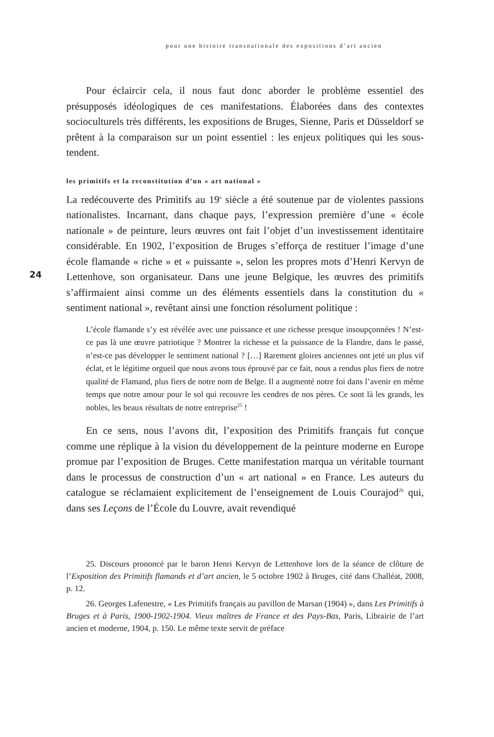pour une histoire transnationale des expositions d’art ancien
24
Pour éclaircir cela, il nous faut donc aborder le problème essentiel des présupposés idéologiques de ces manifestations. Élaborées dans des contextes socioculturels très différents, les expositions de Bruges, Sienne, Paris et Düsseldorf se prêtent à la comparaison sur un point essentiel : les enjeux politiques qui les sous-tendent.
les primitifs et la reconstitution d’un « art national »
La redécouverte des Primitifs au 19<sup>e</sup> siècle a été soutenue par de violentes passions nationalistes. Incarnant, dans chaque pays, l’expression première d’une « école nationale » de peinture, leurs œuvres ont fait l’objet d’un investissement identitaire considérable. En 1902, l’exposition de Bruges s’efforça de restituer l’image d’une école flamande « riche » et « puissante », selon les propres mots d’Henri Kervyn de Lettenhove, son organisateur. Dans une jeune Belgique, les œuvres des primitifs s’affirmaient ainsi comme un des éléments essentiels dans la constitution du « sentiment national », revêtant ainsi une fonction résolument politique :
L’école flamande s’y est révélée avec une puissance et une richesse presque insoupçonnées ! N’est-ce pas là une œuvre patriotique ? Montrer la richesse et la puissance de la Flandre, dans le passé, n’est-ce pas développer le sentiment national ? […] Rarement gloires anciennes ont jeté un plus vif éclat, et le légitime orgueil que nous avons tous éprouvé par ce fait, nous a rendus plus fiers de notre qualité de Flamand, plus fiers de notre nom de Belge. Il a augmenté notre foi dans l’avenir en même temps que notre amour pour le sol qui recouvre les cendres de nos pères. Ce sont là les grands, les nobles, les beaux résultats de notre entreprise<sup>25</sup> !
En ce sens, nous l’avons dit, l’exposition des Primitifs français fut conçue comme une réplique à la vision du développement de la peinture moderne en Europe promue par l’exposition de Bruges. Cette manifestation marqua un véritable tournant dans le processus de construction d’un « art national » en France. Les auteurs du catalogue se réclamaient explicitement de l’enseignement de Louis Courajod<sup>26</sup> qui, dans ses Leçons de l’École du Louvre, avait revendiqué
25. Discours prononcé par le baron Henri Kervyn de Lettenhove lors de la séance de clôture de l’Exposition des Primitifs flamands et d’art ancien, le 5 octobre 1902 à Bruges, cité dans Challéat, 2008, p. 12.
26. Georges Lafenestre, « Les Primitifs français au pavillon de Marsan (1904) », dans Les Primitifs à Bruges et à Paris, 1900-1902-1904. Vieux maîtres de France et des Pays-Bas, Paris, Librairie de l’art ancien et moderne, 1904, p. 150. Le même texte servit de préface